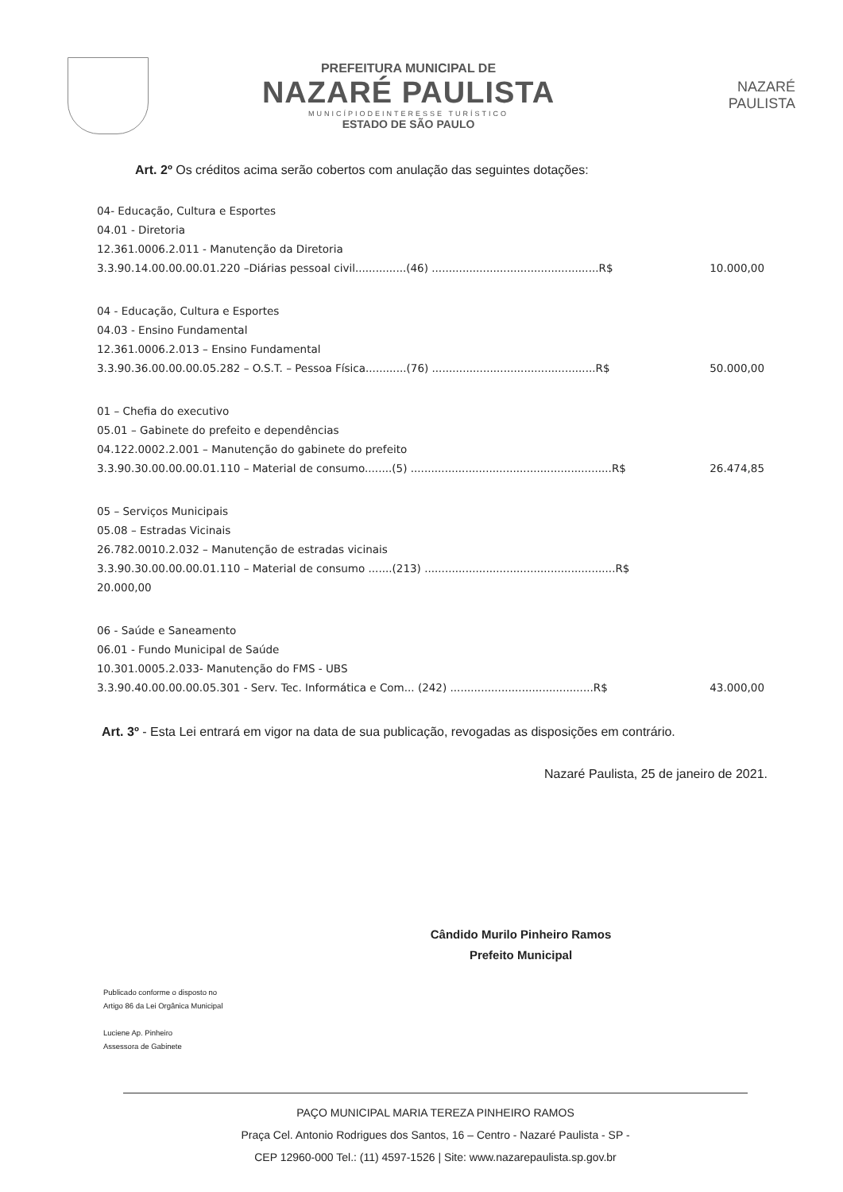PREFEITURA MUNICIPAL DE
NAZARÉ PAULISTA
MUNICÍPIODEINTERESSE TURÍSTICO
ESTADO DE SÃO PAULO
NAZARÉ
PAULISTA
Art. 2º Os créditos acima serão cobertos com anulação das seguintes dotações:
04- Educação, Cultura e Esportes
04.01 - Diretoria
12.361.0006.2.011 - Manutenção da Diretoria
3.3.90.14.00.00.00.01.220 –Diárias pessoal civil...............(46) .................................................R$ 10.000,00
04 - Educação, Cultura e Esportes
04.03 - Ensino Fundamental
12.361.0006.2.013 – Ensino Fundamental
3.3.90.36.00.00.00.05.282 – O.S.T. – Pessoa Física............(76) ................................................R$ 50.000,00
01 – Chefia do executivo
05.01 – Gabinete do prefeito e dependências
04.122.0002.2.001 – Manutenção do gabinete do prefeito
3.3.90.30.00.00.00.01.110 – Material de consumo........(5) ...........................................................R$ 26.474,85
05 – Serviços Municipais
05.08 – Estradas Vicinais
26.782.0010.2.032 – Manutenção de estradas vicinais
3.3.90.30.00.00.00.01.110 – Material de consumo .......(213) ........................................................R$
20.000,00
06 - Saúde e Saneamento
06.01 - Fundo Municipal de Saúde
10.301.0005.2.033- Manutenção do FMS - UBS
3.3.90.40.00.00.00.05.301 - Serv. Tec. Informática e Com... (242) ..........................................R$ 43.000,00
Art. 3º - Esta Lei entrará em vigor na data de sua publicação, revogadas as disposições em contrário.
Nazaré Paulista, 25 de janeiro de 2021.
Cândido Murilo Pinheiro Ramos
Prefeito Municipal
Publicado conforme o disposto no
Artigo 86 da Lei Orgânica Municipal
Luciene Ap. Pinheiro
Assessora de Gabinete
PAÇO MUNICIPAL MARIA TEREZA PINHEIRO RAMOS
Praça Cel. Antonio Rodrigues dos Santos, 16 – Centro - Nazaré Paulista - SP -
CEP 12960-000 Tel.: (11) 4597-1526 | Site: www.nazarepaulista.sp.gov.br